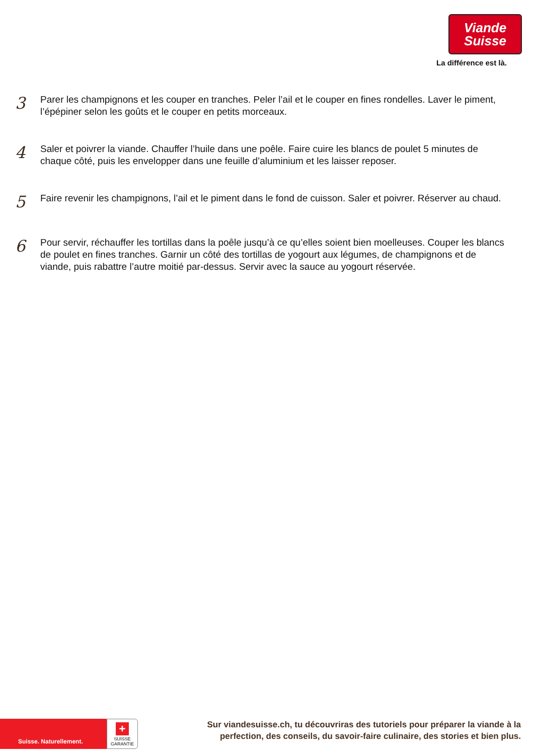Viande
Suisse
La différence est là.
3
Parer les champignons et les couper en tranches. Peler l’ail et le couper en fines rondelles. Laver le piment, l’épépiner selon les goûts et le couper en petits morceaux.
4
Saler et poivrer la viande. Chauffer l’huile dans une poêle. Faire cuire les blancs de poulet 5 minutes de chaque côté, puis les envelopper dans une feuille d’aluminium et les laisser reposer.
5
Faire revenir les champignons, l’ail et le piment dans le fond de cuisson. Saler et poivrer. Réserver au chaud.
6
Pour servir, réchauffer les tortillas dans la poêle jusqu’à ce qu’elles soient bien moelleuses. Couper les blancs de poulet en fines tranches. Garnir un côté des tortillas de yogourt aux légumes, de champignons et de viande, puis rabattre l’autre moitié par-dessus. Servir avec la sauce au yogourt réservée.
Suisse. Naturellement.
+
SUISSE
GARANTIE
Sur viandesuisse.ch, tu découvriras des tutoriels pour préparer la viande à la perfection, des conseils, du savoir-faire culinaire, des stories et bien plus.